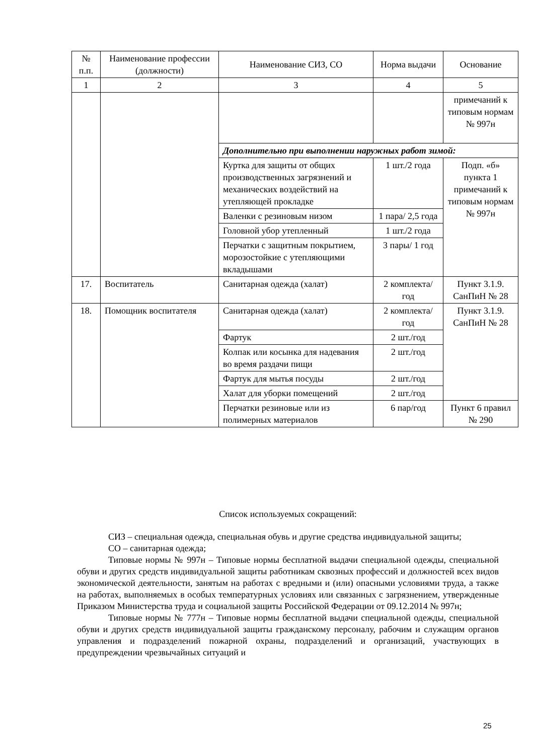| № п.п. | Наименование профессии (должности) | Наименование СИЗ, СО | Норма выдачи | Основание |
| --- | --- | --- | --- | --- |
| 1 | 2 | 3 | 4 | 5 |
| | | | | примечаний к типовым нормам № 997н |
| | | Дополнительно при выполнении наружных работ зимой: | | |
| | | Куртка для защиты от общих производственных загрязнений и механических воздействий на утепляющей прокладке | 1 шт./2 года | Подп. «б» пункта 1 примечаний к типовым нормам № 997н |
| | | Валенки с резиновым низом | 1 пара/ 2,5 года | |
| | | Головной убор утепленный | 1 шт./2 года | |
| | | Перчатки с защитным покрытием, морозостойкие с утепляющими вкладышами | 3 пары/ 1 год | |
| 17. | Воспитатель | Санитарная одежда (халат) | 2 комплекта/ год | Пункт 3.1.9. СанПиН № 28 |
| 18. | Помощник воспитателя | Санитарная одежда (халат) | 2 комплекта/ год | Пункт 3.1.9. СанПиН № 28 |
| | | Фартук | 2 шт./год | |
| | | Колпак или косынка для надевания во время раздачи пищи | 2 шт./год | |
| | | Фартук для мытья посуды | 2 шт./год | |
| | | Халат для уборки помещений | 2 шт./год | |
| | | Перчатки резиновые или из полимерных материалов | 6 пар/год | Пункт 6 правил № 290 |
Список используемых сокращений:
СИЗ – специальная одежда, специальная обувь и другие средства индивидуальной защиты;
СО – санитарная одежда;
Типовые нормы № 997н – Типовые нормы бесплатной выдачи специальной одежды, специальной обуви и других средств индивидуальной защиты работникам сквозных профессий и должностей всех видов экономической деятельности, занятым на работах с вредными и (или) опасными условиями труда, а также на работах, выполняемых в особых температурных условиях или связанных с загрязнением, утвержденные Приказом Министерства труда и социальной защиты Российской Федерации от 09.12.2014 № 997н;
Типовые нормы № 777н – Типовые нормы бесплатной выдачи специальной одежды, специальной обуви и других средств индивидуальной защиты гражданскому персоналу, рабочим и служащим органов управления и подразделений пожарной охраны, подразделений и организаций, участвующих в предупреждении чрезвычайных ситуаций и
25